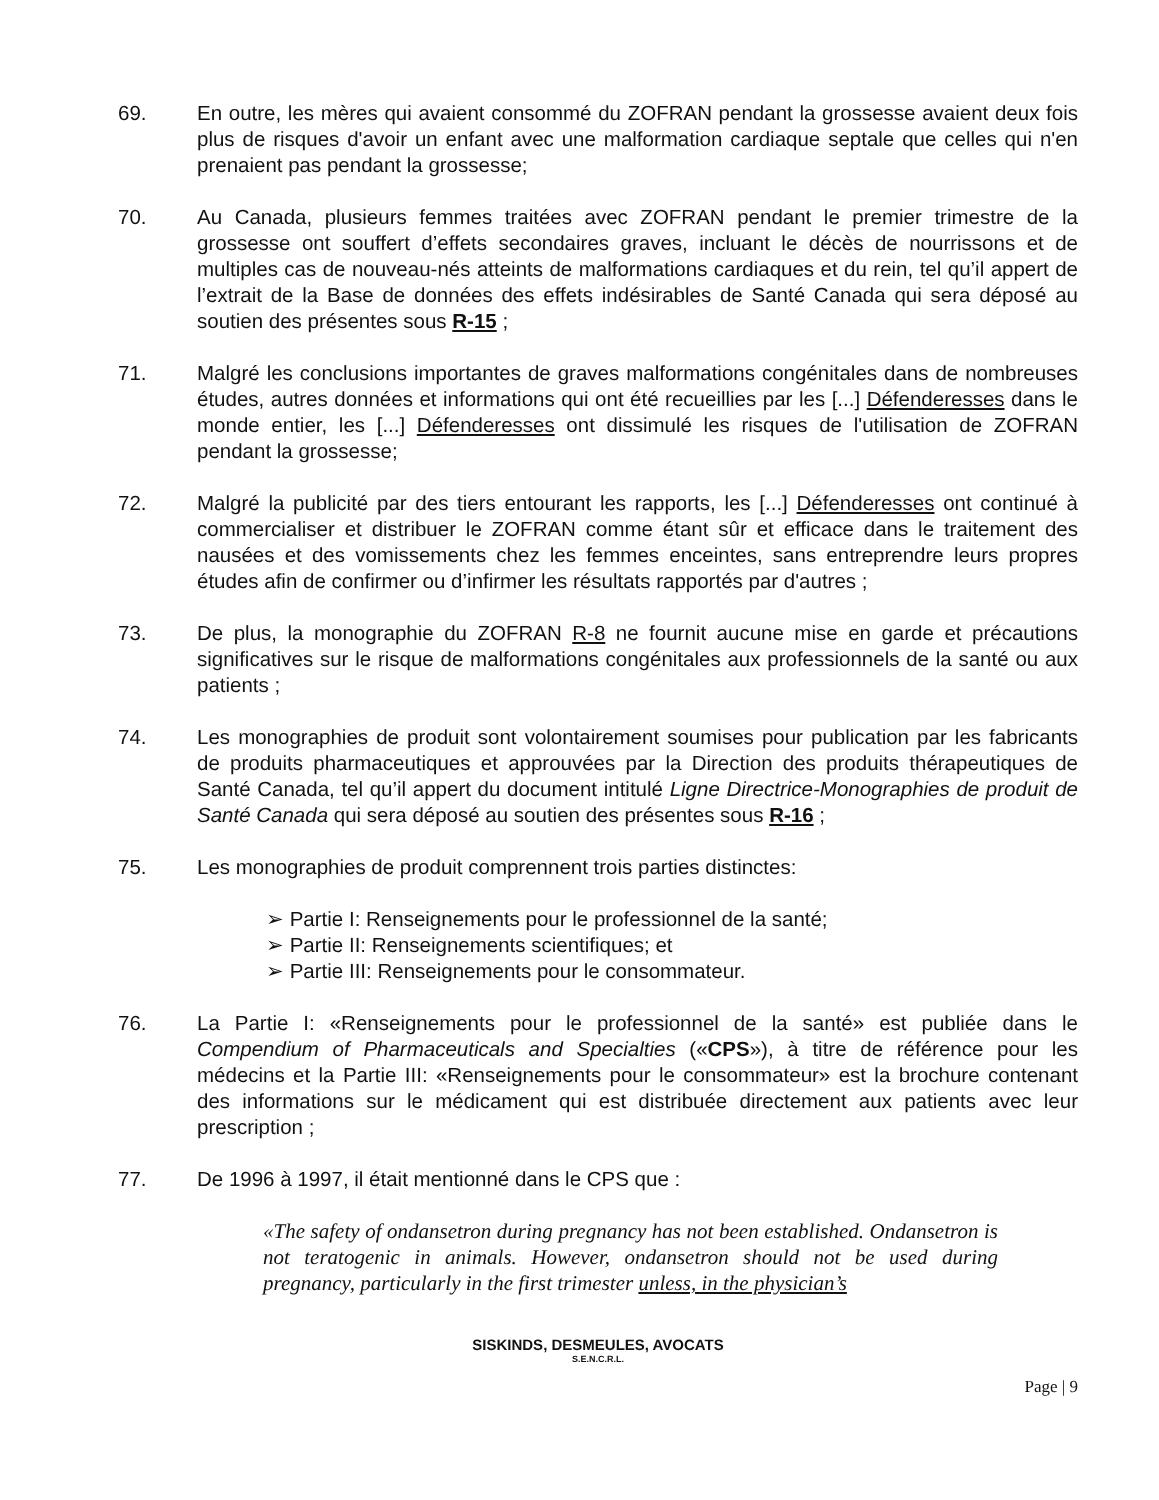69. En outre, les mères qui avaient consommé du ZOFRAN pendant la grossesse avaient deux fois plus de risques d'avoir un enfant avec une malformation cardiaque septale que celles qui n'en prenaient pas pendant la grossesse;
70. Au Canada, plusieurs femmes traitées avec ZOFRAN pendant le premier trimestre de la grossesse ont souffert d’effets secondaires graves, incluant le décès de nourrissons et de multiples cas de nouveau-nés atteints de malformations cardiaques et du rein, tel qu’il appert de l’extrait de la Base de données des effets indésirables de Santé Canada qui sera déposé au soutien des présentes sous R-15 ;
71. Malgré les conclusions importantes de graves malformations congénitales dans de nombreuses études, autres données et informations qui ont été recueillies par les [...] Défenderesses dans le monde entier, les [...] Défenderesses ont dissimulé les risques de l'utilisation de ZOFRAN pendant la grossesse;
72. Malgré la publicité par des tiers entourant les rapports, les [...] Défenderesses ont continué à commercialiser et distribuer le ZOFRAN comme étant sûr et efficace dans le traitement des nausées et des vomissements chez les femmes enceintes, sans entreprendre leurs propres études afin de confirmer ou d’infirmer les résultats rapportés par d'autres ;
73. De plus, la monographie du ZOFRAN R-8 ne fournit aucune mise en garde et précautions significatives sur le risque de malformations congénitales aux professionnels de la santé ou aux patients ;
74. Les monographies de produit sont volontairement soumises pour publication par les fabricants de produits pharmaceutiques et approuvées par la Direction des produits thérapeutiques de Santé Canada, tel qu’il appert du document intitulé Ligne Directrice-Monographies de produit de Santé Canada qui sera déposé au soutien des présentes sous R-16 ;
75. Les monographies de produit comprennent trois parties distinctes:
➢ Partie I: Renseignements pour le professionnel de la santé;
➢ Partie II: Renseignements scientifiques; et
➢ Partie III: Renseignements pour le consommateur.
76. La Partie I: «Renseignements pour le professionnel de la santé» est publiée dans le Compendium of Pharmaceuticals and Specialties («CPS»), à titre de référence pour les médecins et la Partie III: «Renseignements pour le consommateur» est la brochure contenant des informations sur le médicament qui est distribuée directement aux patients avec leur prescription ;
77. De 1996 à 1997, il était mentionné dans le CPS que :
«The safety of ondansetron during pregnancy has not been established. Ondansetron is not teratogenic in animals. However, ondansetron should not be used during pregnancy, particularly in the first trimester unless, in the physician’s
SISKINDS, DESMEULES, AVOCATS
S.E.N.C.R.L.
Page | 9